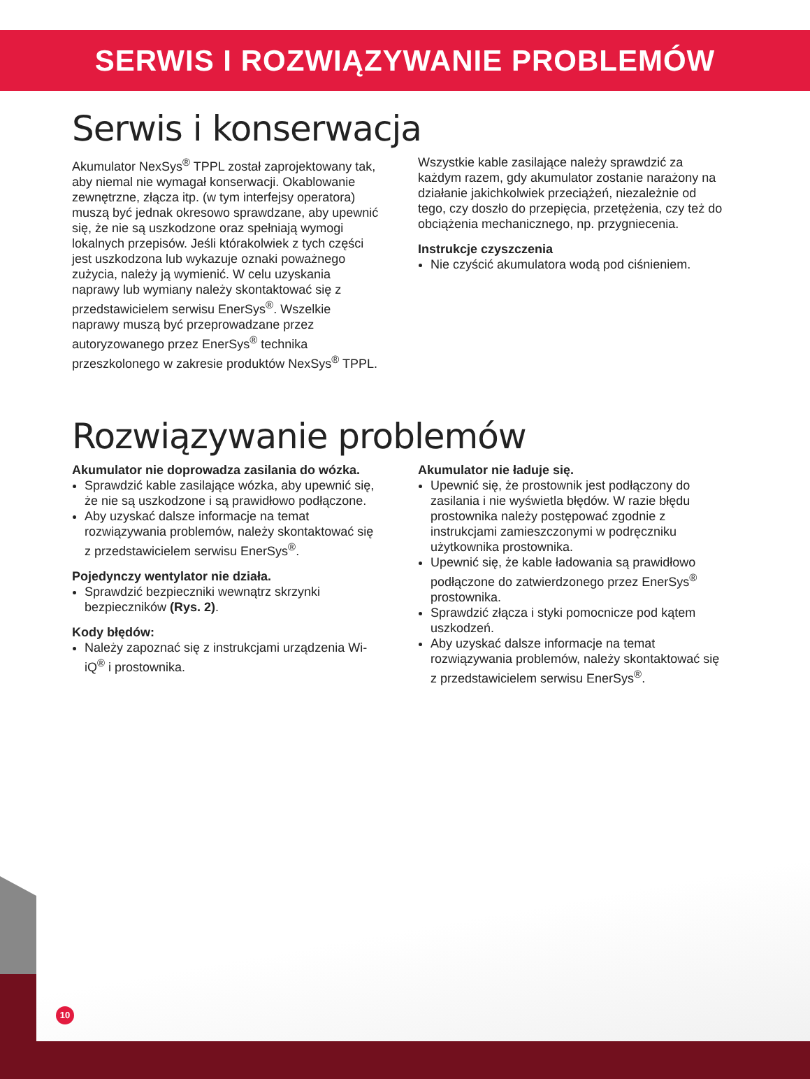SERWIS I ROZWIĄZYWANIE PROBLEMÓW
Serwis i konserwacja
Akumulator NexSys<sup>®</sup> TPPL został zaprojektowany tak, aby niemal nie wymagał konserwacji. Okablowanie zewnętrzne, złącza itp. (w tym interfejsy operatora) muszą być jednak okresowo sprawdzane, aby upewnić się, że nie są uszkodzone oraz spełniają wymogi lokalnych przepisów. Jeśli którakolwiek z tych części jest uszkodzona lub wykazuje oznaki poważnego zużycia, należy ją wymienić. W celu uzyskania naprawy lub wymiany należy skontaktować się z przedstawicielem serwisu EnerSys<sup>®</sup>. Wszelkie naprawy muszą być przeprowadzane przez autoryzowanego przez EnerSys<sup>®</sup> technika przeszkolonego w zakresie produktów NexSys<sup>®</sup> TPPL.
Wszystkie kable zasilające należy sprawdzić za każdym razem, gdy akumulator zostanie narażony na działanie jakichkolwiek przeciążeń, niezależnie od tego, czy doszło do przepięcia, przetężenia, czy też do obciążenia mechanicznego, np. przygniecenia.
Instrukcje czyszczenia
Nie czyścić akumulatora wodą pod ciśnieniem.
Rozwiązywanie problemów
Akumulator nie doprowadza zasilania do wózka.
Sprawdzić kable zasilające wózka, aby upewnić się, że nie są uszkodzone i są prawidłowo podłączone.
Aby uzyskać dalsze informacje na temat rozwiązywania problemów, należy skontaktować się z przedstawicielem serwisu EnerSys<sup>®</sup>.
Pojedynczy wentylator nie działa.
Sprawdzić bezpieczniki wewnątrz skrzynki bezpieczników (Rys. 2).
Kody błędów:
Należy zapoznać się z instrukcjami urządzenia Wi-iQ<sup>®</sup> i prostownika.
Akumulator nie ładuje się.
Upewnić się, że prostownik jest podłączony do zasilania i nie wyświetla błędów. W razie błędu prostownika należy postępować zgodnie z instrukcjami zamieszczonymi w podręczniku użytkownika prostownika.
Upewnić się, że kable ładowania są prawidłowo podłączone do zatwierdzonego przez EnerSys<sup>®</sup> prostownika.
Sprawdzić złącza i styki pomocnicze pod kątem uszkodzeń.
Aby uzyskać dalsze informacje na temat rozwiązywania problemów, należy skontaktować się z przedstawicielem serwisu EnerSys<sup>®</sup>.
10